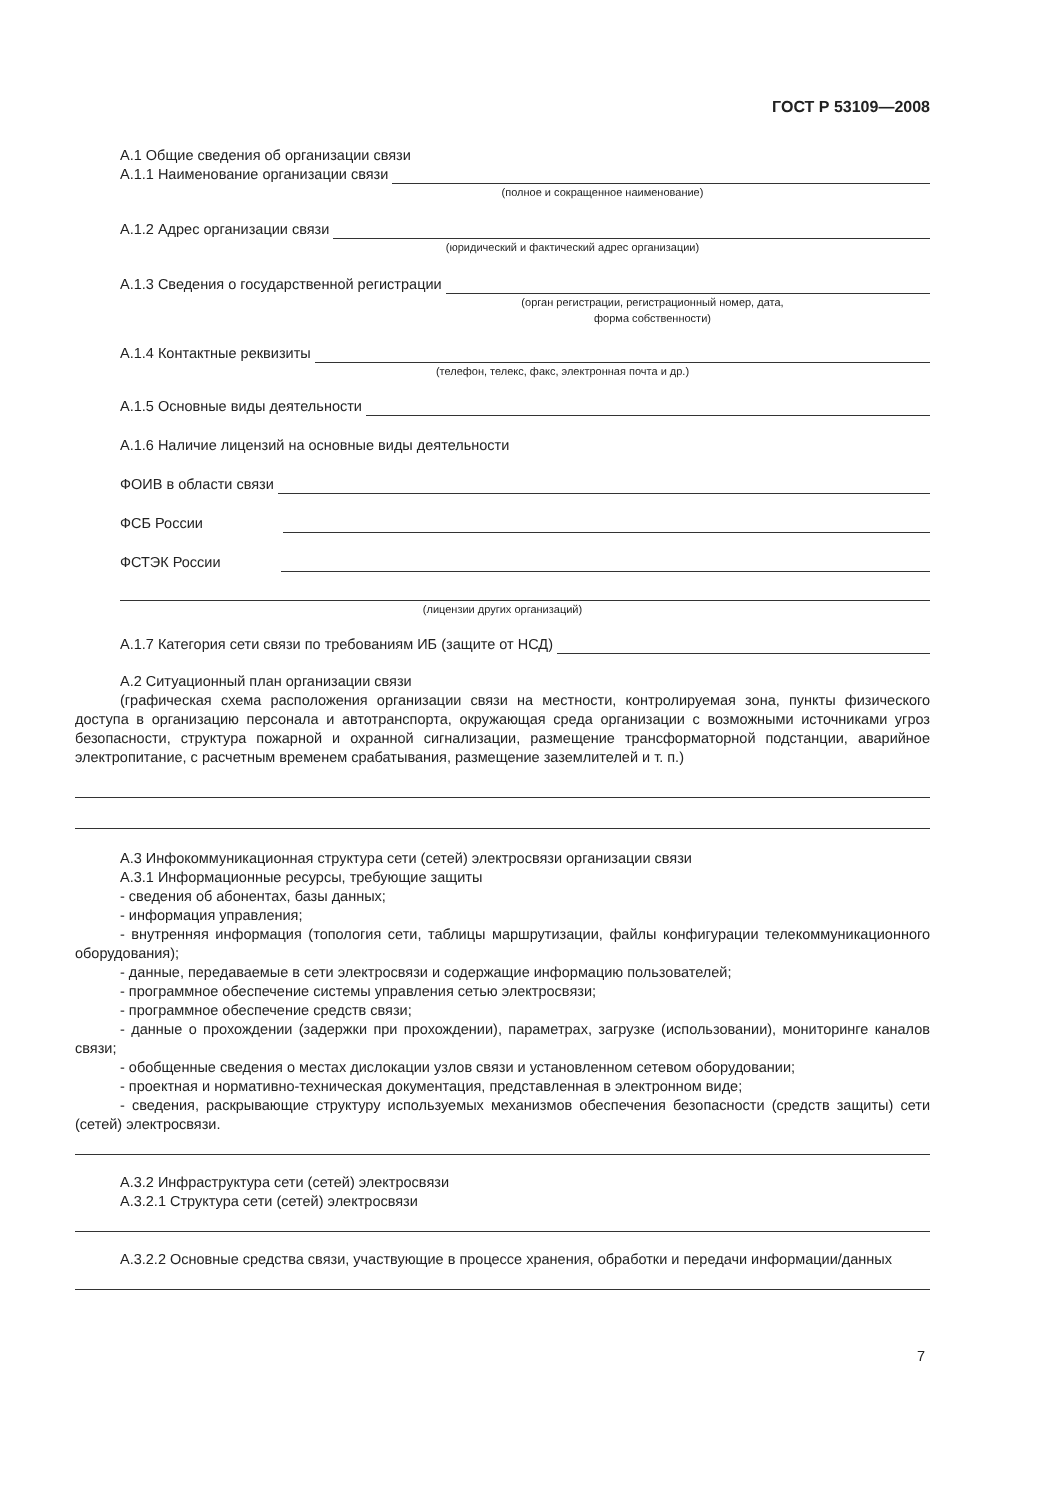ГОСТ Р 53109—2008
А.1 Общие сведения об организации связи
А.1.1 Наименование организации связи
(полное и сокращенное наименование)
А.1.2 Адрес организации связи
(юридический и фактический адрес организации)
А.1.3 Сведения о государственной регистрации
(орган регистрации, регистрационный номер, дата,
форма собственности)
А.1.4 Контактные реквизиты
(телефон, телекс, факс, электронная почта и др.)
А.1.5 Основные виды деятельности
А.1.6 Наличие лицензий на основные виды деятельности
ФОИВ в области связи
ФСБ России
ФСТЭК России
(лицензии других организаций)
А.1.7 Категория сети связи по требованиям ИБ (защите от НСД)
А.2 Ситуационный план организации связи
(графическая схема расположения организации связи на местности, контролируемая зона, пункты физического доступа в организацию персонала и автотранспорта, окружающая среда организации с возможными источниками угроз безопасности, структура пожарной и охранной сигнализации, размещение трансформаторной подстанции, аварийное электропитание, с расчетным временем срабатывания, размещение заземлителей и т. п.)
А.3 Инфокоммуникационная структура сети (сетей) электросвязи организации связи
А.3.1 Информационные ресурсы, требующие защиты
- сведения об абонентах, базы данных;
- информация управления;
- внутренняя информация (топология сети, таблицы маршрутизации, файлы конфигурации телекоммуникационного оборудования);
- данные, передаваемые в сети электросвязи и содержащие информацию пользователей;
- программное обеспечение системы управления сетью электросвязи;
- программное обеспечение средств связи;
- данные о прохождении (задержки при прохождении), параметрах, загрузке (использовании), мониторинге каналов связи;
- обобщенные сведения о местах дислокации узлов связи и установленном сетевом оборудовании;
- проектная и нормативно-техническая документация, представленная в электронном виде;
- сведения, раскрывающие структуру используемых механизмов обеспечения безопасности (средств защиты) сети (сетей) электросвязи.
А.3.2 Инфраструктура сети (сетей) электросвязи
А.3.2.1 Структура сети (сетей) электросвязи
А.3.2.2 Основные средства связи, участвующие в процессе хранения, обработки и передачи информации/данных
7